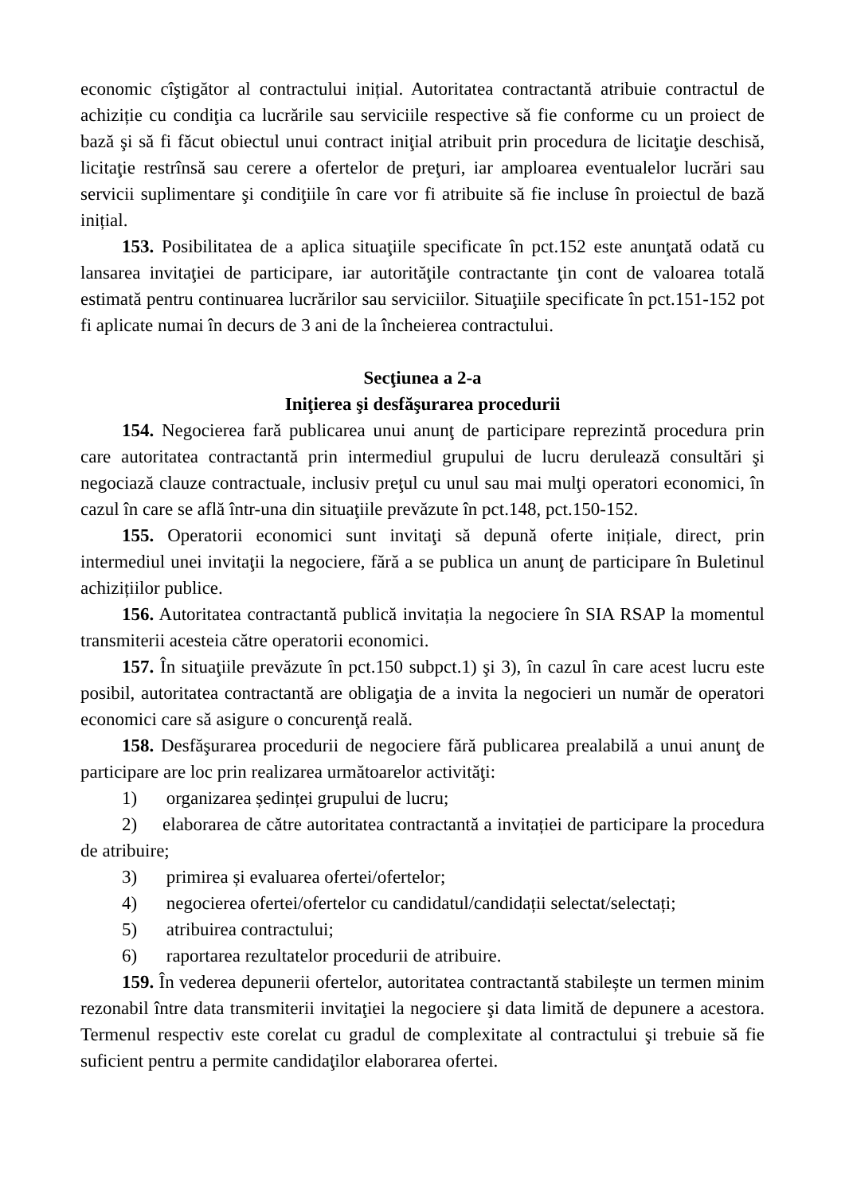economic cîştigător al contractului inițial. Autoritatea contractantă atribuie contractul de achiziție cu condiţia ca lucrările sau serviciile respective să fie conforme cu un proiect de bază şi să fi făcut obiectul unui contract iniţial atribuit prin procedura de licitaţie deschisă, licitaţie restrînsă sau cerere a ofertelor de preţuri, iar amploarea eventualelor lucrări sau servicii suplimentare şi condiţiile în care vor fi atribuite să fie incluse în proiectul de bază inițial.
153. Posibilitatea de a aplica situaţiile specificate în pct.152 este anunţată odată cu lansarea invitaţiei de participare, iar autorităţile contractante ţin cont de valoarea totală estimată pentru continuarea lucrărilor sau serviciilor. Situaţiile specificate în pct.151-152 pot fi aplicate numai în decurs de 3 ani de la încheierea contractului.
Secţiunea a 2-a
Iniţierea şi desfăşurarea procedurii
154. Negocierea fară publicarea unui anunţ de participare reprezintă procedura prin care autoritatea contractantă prin intermediul grupului de lucru derulează consultări şi negociază clauze contractuale, inclusiv preţul cu unul sau mai mulţi operatori economici, în cazul în care se află într-una din situaţiile prevăzute în pct.148, pct.150-152.
155. Operatorii economici sunt invitaţi să depună oferte inițiale, direct, prin intermediul unei invitaţii la negociere, fără a se publica un anunţ de participare în Buletinul achizițiilor publice.
156. Autoritatea contractantă publică invitația la negociere în SIA RSAP la momentul transmiterii acesteia către operatorii economici.
157. În situaţiile prevăzute în pct.150 subpct.1) şi 3), în cazul în care acest lucru este posibil, autoritatea contractantă are obligaţia de a invita la negocieri un număr de operatori economici care să asigure o concurenţă reală.
158. Desfăşurarea procedurii de negociere fără publicarea prealabilă a unui anunţ de participare are loc prin realizarea următoarelor activităţi:
1) organizarea ședinței grupului de lucru;
2) elaborarea de către autoritatea contractantă a invitației de participare la procedura de atribuire;
3) primirea și evaluarea ofertei/ofertelor;
4) negocierea ofertei/ofertelor cu candidatul/candidații selectat/selectați;
5) atribuirea contractului;
6) raportarea rezultatelor procedurii de atribuire.
159. În vederea depunerii ofertelor, autoritatea contractantă stabilește un termen minim rezonabil între data transmiterii invitaţiei la negociere şi data limită de depunere a acestora. Termenul respectiv este corelat cu gradul de complexitate al contractului şi trebuie să fie suficient pentru a permite candidaţilor elaborarea ofertei.